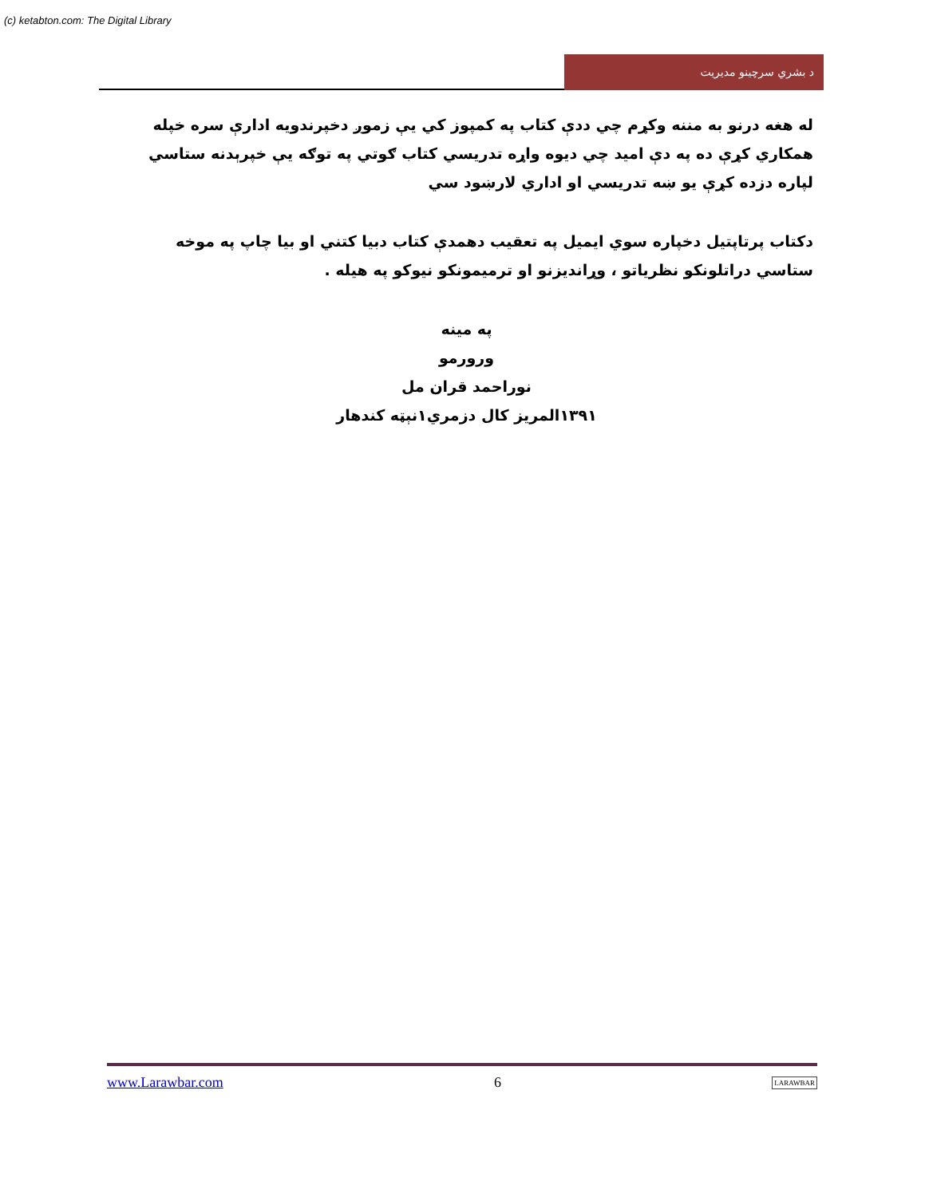(c) ketabton.com: The Digital Library
د بشري سرچينو مديريت
له هغه درنو به مننه وکړم چي ددې کتاب په کمپوز کي يې زموږ دخپرندويه ادارې سره خپله همکاري کړې ده په دې اميد چي ديوه واړه تدريسي کتاب ګوتي په توګه يې خپرېدنه ستاسي لپاره دزده کړې يو ښه تدريسي او اداري لارښود سي
دکتاب پرتاپتيل دخپاره سوي ايميل په تعقيب دهمدې کتاب دبيا کتني او بيا چاپ په موخه ستاسي دراتلونکو نظرياتو ، وړانديزنو او ترميمونکو نيوکو په هيله .
په مينه
ورورمو
نوراحمد قران مل
۱۳۹۱المريز کال دزمري۱نېټه کندهار
www.Larawbar.com 6 LARAWBAR